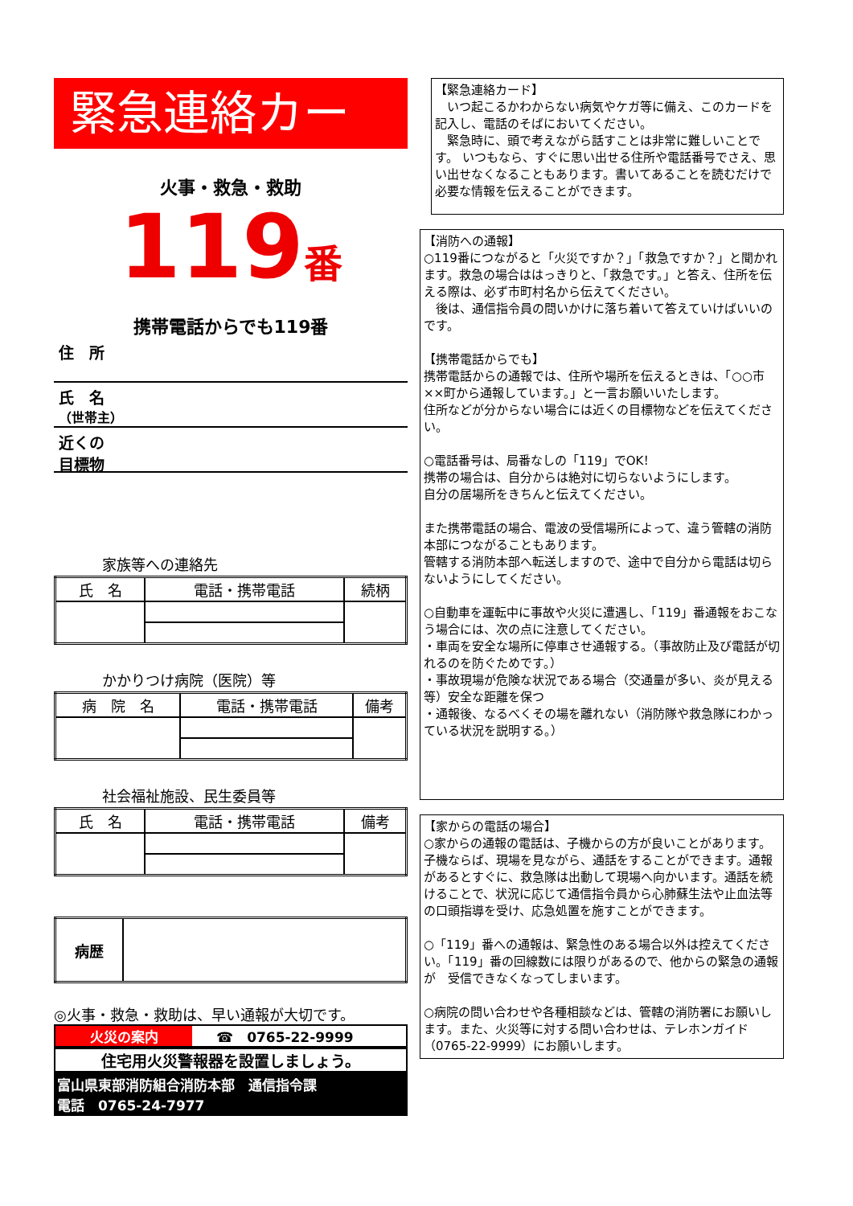緊急連絡カード
火事・救急・救助
119番
携帯電話からでも119番
住　所
氏　名
（世帯主）
近くの
目標物
家族等への連絡先
| 氏 名 | 電話・携帯電話 | 続柄 |
| --- | --- | --- |
かかりつけ病院（医院）等
| 病 院 名 | 電話・携帯電話 | 備考 |
| --- | --- | --- |
社会福祉施設、民生委員等
| 氏 名 | 電話・携帯電話 | 備考 |
| --- | --- | --- |
| 病歴 | |
◎火事・救急・救助は、早い通報が大切です。
火災の案内 ☎　0765-22-9999
住宅用火災警報器を設置しましょう。
富山県東部消防組合消防本部　通信指令課
電話　0765-24-7977
【緊急連絡カード】
　いつ起こるかわからない病気やケガ等に備え、このカードを記入し、電話のそばにおいてください。
　緊急時に、頭で考えながら話すことは非常に難しいことです。 いつもなら、すぐに思い出せる住所や電話番号でさえ、思い出せなくなることもあります。書いてあることを読むだけで必要な情報を伝えることができます。
【消防への通報】
○119番につながると「火災ですか？」「救急ですか？」と聞かれます。救急の場合ははっきりと、「救急です。」と答え、住所を伝える際は、必ず市町村名から伝えてください。
　後は、通信指令員の問いかけに落ち着いて答えていけばいいのです。
【携帯電話からでも】
携帯電話からの通報では、住所や場所を伝えるときは、「○○市××町から通報しています。」と一言お願いいたします。
住所などが分からない場合には近くの目標物などを伝えてください。
○電話番号は、局番なしの「119」でOK！
携帯の場合は、自分からは絶対に切らないようにします。
自分の居場所をきちんと伝えてください。
また携帯電話の場合、電波の受信場所によって、違う管轄の消防本部につながることもあります。
管轄する消防本部へ転送しますので、途中で自分から電話は切らないようにしてください。
○自動車を運転中に事故や火災に遭遇し、「119」番通報をおこなう場合には、次の点に注意してください。
・車両を安全な場所に停車させ通報する。（事故防止及び電話が切れるのを防ぐためです。）
・事故現場が危険な状況である場合（交通量が多い、炎が見える等）安全な距離を保つ
・通報後、なるべくその場を離れない（消防隊や救急隊にわかっている状況を説明する。）
【家からの電話の場合】
○家からの通報の電話は、子機からの方が良いことがあります。子機ならば、現場を見ながら、通話をすることができます。通報があるとすぐに、救急隊は出動して現場へ向かいます。通話を続けることで、状況に応じて通信指令員から心肺蘇生法や止血法等の口頭指導を受け、応急処置を施すことができます。
○「119」番への通報は、緊急性のある場合以外は控えてください。「119」番の回線数には限りがあるので、他からの緊急の通報が　受信できなくなってしまいます。
○病院の問い合わせや各種相談などは、管轄の消防署にお願いします。また、火災等に対する問い合わせは、テレホンガイド（0765-22-9999）にお願いします。